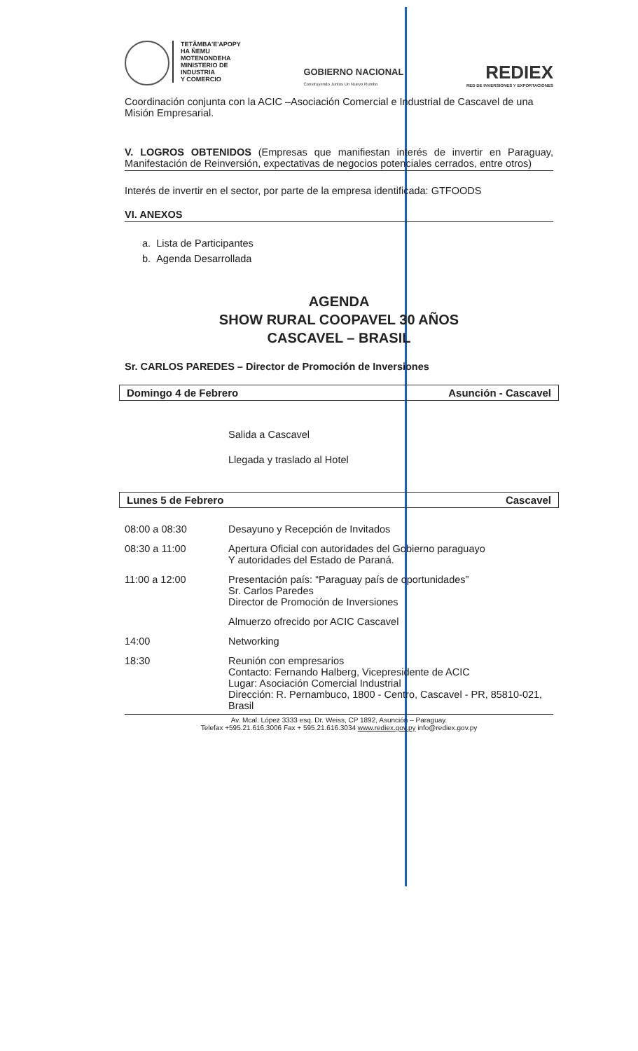TETÃMBA'E'APOPY
HA ÑEMU
MOTENONDEHA
MINISTERIO DE
INDUSTRIA
Y COMERCIO
GOBIERNO NACIONAL
Construyendo Juntos Un Nuevo Rumbo
REDIEX
RED DE INVERSIONES Y EXPORTACIONES
Coordinación conjunta con la ACIC –Asociación Comercial e Industrial de Cascavel de una Misión Empresarial.
V. LOGROS OBTENIDOS (Empresas que manifiestan interés de invertir en Paraguay, Manifestación de Reinversión, expectativas de negocios potenciales cerrados, entre otros)
Interés de invertir en el sector, por parte de la empresa identificada: GTFOODS
VI. ANEXOS
a. Lista de Participantes
b. Agenda Desarrollada
AGENDA
SHOW RURAL COOPAVEL 30 AÑOS
CASCAVEL – BRASIL
Sr. CARLOS PAREDES – Director de Promoción de Inversiones
Domingo 4 de Febrero Asunción - Cascavel
Salida a Cascavel
Llegada y traslado al Hotel
Lunes 5 de Febrero Cascavel
| 08:00 a 08:30 | Desayuno y Recepción de Invitados |
| 08:30 a 11:00 | Apertura Oficial con autoridades del Gobierno paraguayo Y autoridades del Estado de Paraná. |
| 11:00 a 12:00 | Presentación país: “Paraguay país de oportunidades” Sr. Carlos Paredes Director de Promoción de Inversiones |
| | Almuerzo ofrecido por ACIC Cascavel |
| 14:00 | Networking |
| 18:30 | Reunión con empresarios Contacto: Fernando Halberg, Vicepresidente de ACIC Lugar: Asociación Comercial Industrial Dirección: R. Pernambuco, 1800 - Centro, Cascavel - PR, 85810-021, Brasil |
Av. Mcal. López 3333 esq. Dr. Weiss, CP 1892, Asunción – Paraguay.
Telefax +595.21.616.3006 Fax + 595.21.616.3034 www.rediex.gov.py info@rediex.gov.py